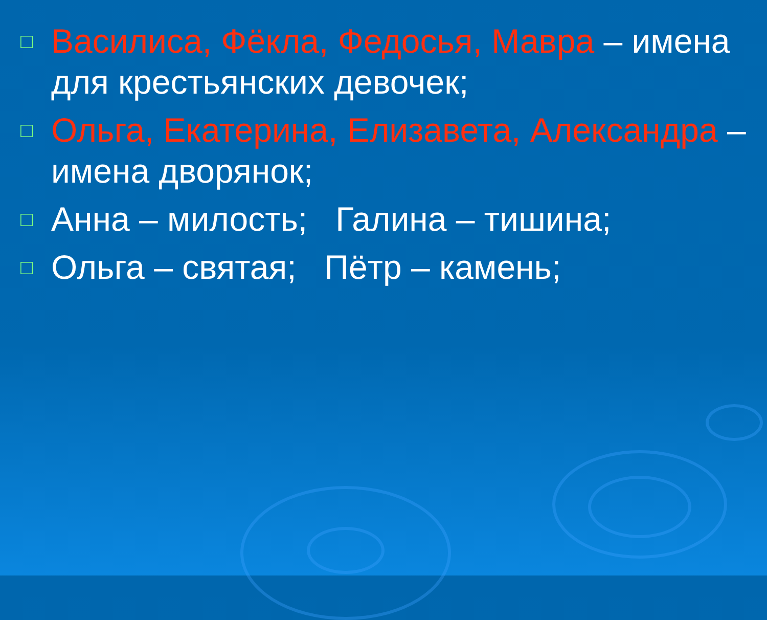□ Василиса, Фёкла, Федосья, Мавра – имена для крестьянских девочек;
□ Ольга, Екатерина, Елизавета, Александра – имена дворянок;
□ Анна – милость; Галина – тишина;
□ Ольга – святая; Пётр – камень;